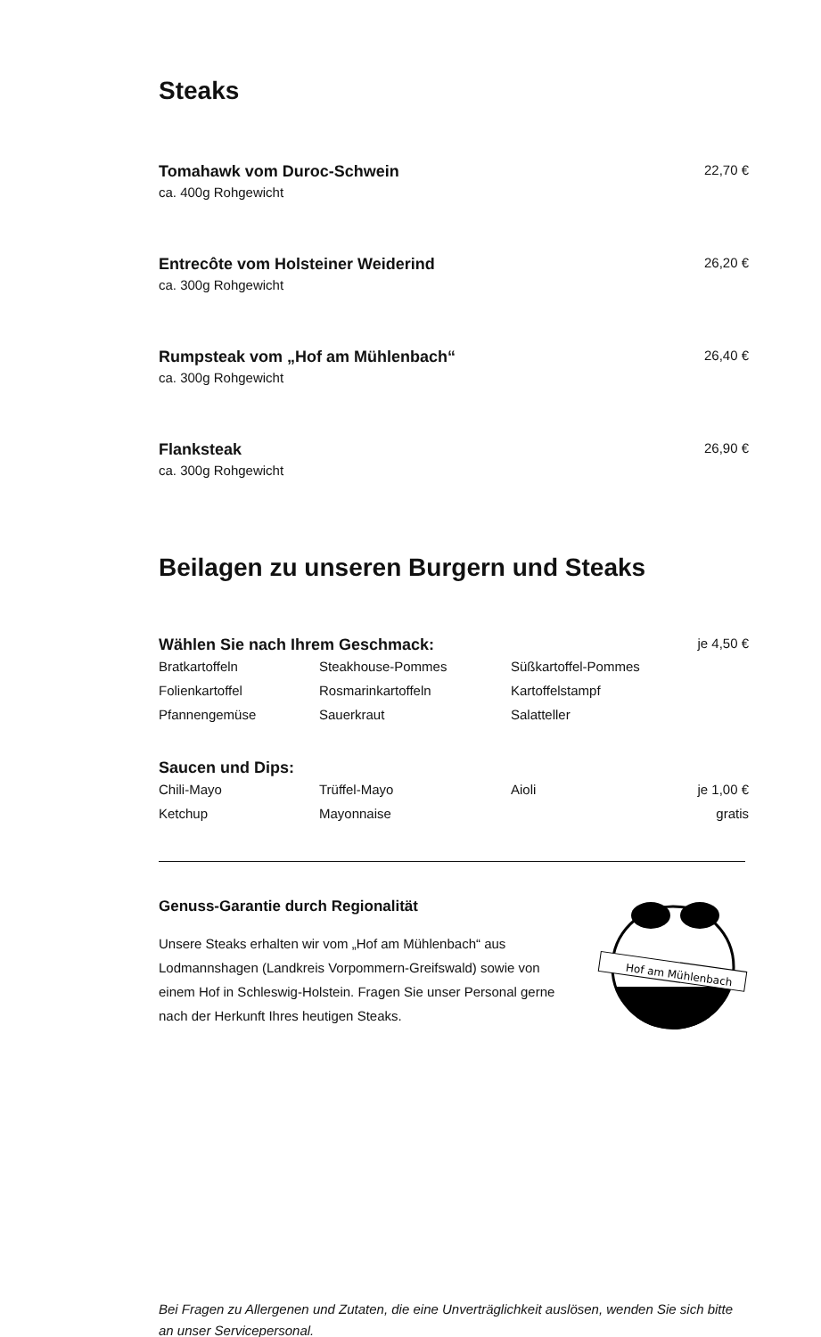Steaks
Tomahawk vom Duroc-Schwein 22,70 €
ca. 400g Rohgewicht
Entrecôte vom Holsteiner Weiderind 26,20 €
ca. 300g Rohgewicht
Rumpsteak vom „Hof am Mühlenbach“26,40 €
ca. 300g Rohgewicht
Flanksteak 26,90 €
ca. 300g Rohgewicht
Beilagen zu unseren Burgern und Steaks
Wählen Sie nach Ihrem Geschmack: je 4,50 €
| Bratkartoffeln | Steakhouse-Pommes | Süßkartoffel-Pommes | |
| Folienkartoffel | Rosmarinkartoffeln | Kartoffelstampf | |
| Pfannengemüse | Sauerkraut | Salatteller | |
Saucen und Dips:
| Chili-Mayo | Trüffel-Mayo | Aioli | je 1,00 € |
| Ketchup | Mayonnaise | | gratis |
Genuss-Garantie durch Regionalität
Unsere Steaks erhalten wir vom „Hof am Mühlenbach“ aus Lodmannshagen (Landkreis Vorpommern-Greifswald) sowie von einem Hof in Schleswig-Holstein. Fragen Sie unser Personal gerne nach der Herkunft Ihres heutigen Steaks.
Hof am Mühlenbach
Bei Fragen zu Allergenen und Zutaten, die eine Unverträglichkeit auslösen, wenden Sie sich bitte an unser Servicepersonal.